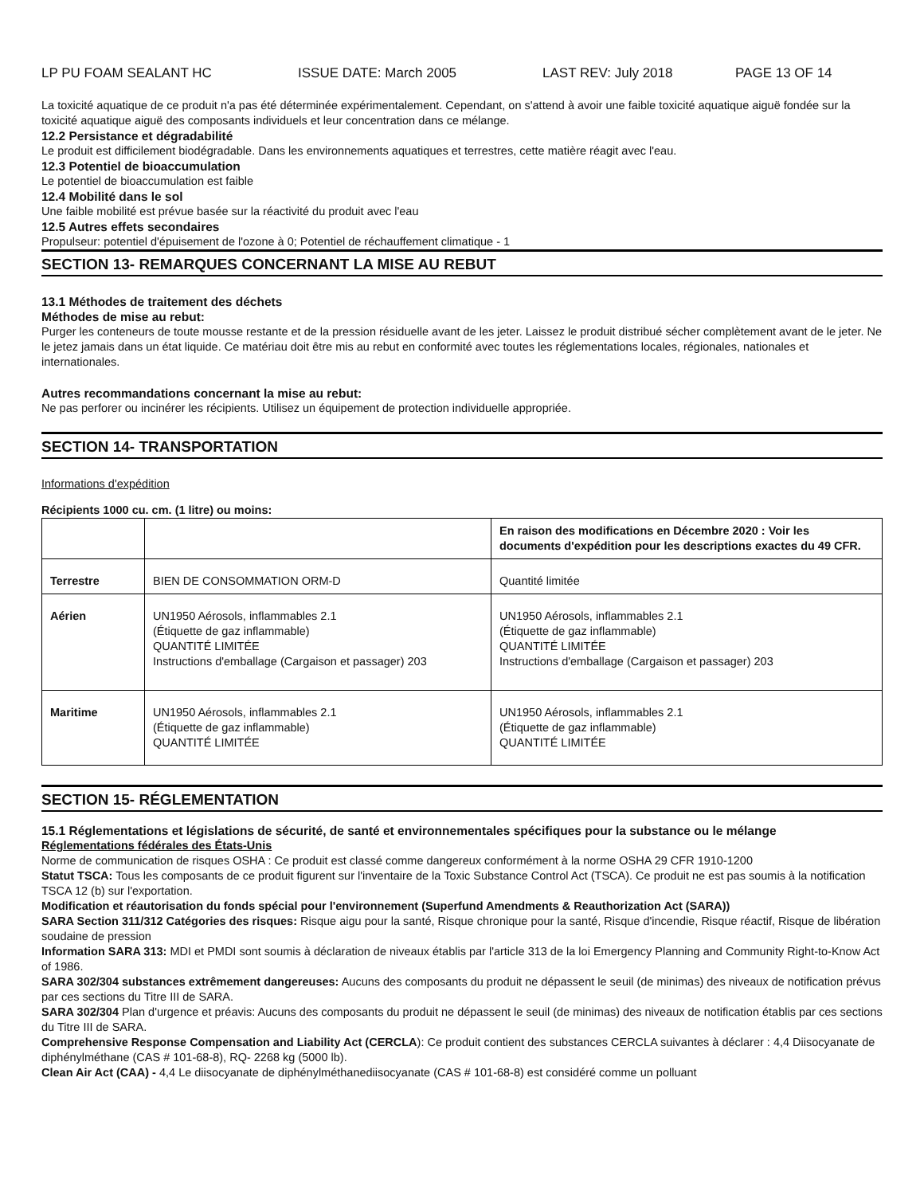LP PU FOAM SEALANT HC ISSUE DATE: March 2005 LAST REV: July 2018 PAGE 13 OF 14
La toxicité aquatique de ce produit n'a pas été déterminée expérimentalement. Cependant, on s'attend à avoir une faible toxicité aquatique aiguë fondée sur la toxicité aquatique aiguë des composants individuels et leur concentration dans ce mélange.
12.2 Persistance et dégradabilité
Le produit est difficilement biodégradable. Dans les environnements aquatiques et terrestres, cette matière réagit avec l'eau.
12.3 Potentiel de bioaccumulation
Le potentiel de bioaccumulation est faible
12.4 Mobilité dans le sol
Une faible mobilité est prévue basée sur la réactivité du produit avec l'eau
12.5 Autres effets secondaires
Propulseur: potentiel d'épuisement de l'ozone à 0; Potentiel de réchauffement climatique - 1
SECTION 13- REMARQUES CONCERNANT LA MISE AU REBUT
13.1 Méthodes de traitement des déchets
Méthodes de mise au rebut:
Purger les conteneurs de toute mousse restante et de la pression résiduelle avant de les jeter. Laissez le produit distribué sécher complètement avant de le jeter. Ne le jetez jamais dans un état liquide. Ce matériau doit être mis au rebut en conformité avec toutes les réglementations locales, régionales, nationales et internationales.
Autres recommandations concernant la mise au rebut:
Ne pas perforer ou incinérer les récipients. Utilisez un équipement de protection individuelle appropriée.
SECTION 14- TRANSPORTATION
Informations d'expédition
Récipients 1000 cu. cm. (1 litre) ou moins:
| | | En raison des modifications en Décembre 2020 : Voir les documents d'expédition pour les descriptions exactes du 49 CFR. |
| Terrestre | BIEN DE CONSOMMATION ORM-D | Quantité limitée |
| Aérien | UN1950 Aérosols, inflammables 2.1 (Étiquette de gaz inflammable) QUANTITÉ LIMITÉE Instructions d'emballage (Cargaison et passager) 203 | UN1950 Aérosols, inflammables 2.1 (Étiquette de gaz inflammable) QUANTITÉ LIMITÉE Instructions d'emballage (Cargaison et passager) 203 |
| Maritime | UN1950 Aérosols, inflammables 2.1 (Étiquette de gaz inflammable) QUANTITÉ LIMITÉE | UN1950 Aérosols, inflammables 2.1 (Étiquette de gaz inflammable) QUANTITÉ LIMITÉE |
SECTION 15- RÉGLEMENTATION
15.1 Réglementations et législations de sécurité, de santé et environnementales spécifiques pour la substance ou le mélange
Réglementations fédérales des États-Unis
Norme de communication de risques OSHA : Ce produit est classé comme dangereux conformément à la norme OSHA 29 CFR 1910-1200
Statut TSCA: Tous les composants de ce produit figurent sur l'inventaire de la Toxic Substance Control Act (TSCA). Ce produit ne est pas soumis à la notification TSCA 12 (b) sur l'exportation.
Modification et réautorisation du fonds spécial pour l'environnement (Superfund Amendments & Reauthorization Act (SARA))
SARA Section 311/312 Catégories des risques: Risque aigu pour la santé, Risque chronique pour la santé, Risque d'incendie, Risque réactif, Risque de libération soudaine de pression
Information SARA 313: MDI et PMDI sont soumis à déclaration de niveaux établis par l'article 313 de la loi Emergency Planning and Community Right-to-Know Act of 1986.
SARA 302/304 substances extrêmement dangereuses: Aucuns des composants du produit ne dépassent le seuil (de minimas) des niveaux de notification prévus par ces sections du Titre III de SARA.
SARA 302/304 Plan d'urgence et préavis: Aucuns des composants du produit ne dépassent le seuil (de minimas) des niveaux de notification établis par ces sections du Titre III de SARA.
Comprehensive Response Compensation and Liability Act (CERCLA): Ce produit contient des substances CERCLA suivantes à déclarer : 4,4 Diisocyanate de diphénylméthane (CAS # 101-68-8), RQ- 2268 kg (5000 lb).
Clean Air Act (CAA) - 4,4 Le diisocyanate de diphénylméthanediisocyanate (CAS # 101-68-8) est considéré comme un polluant